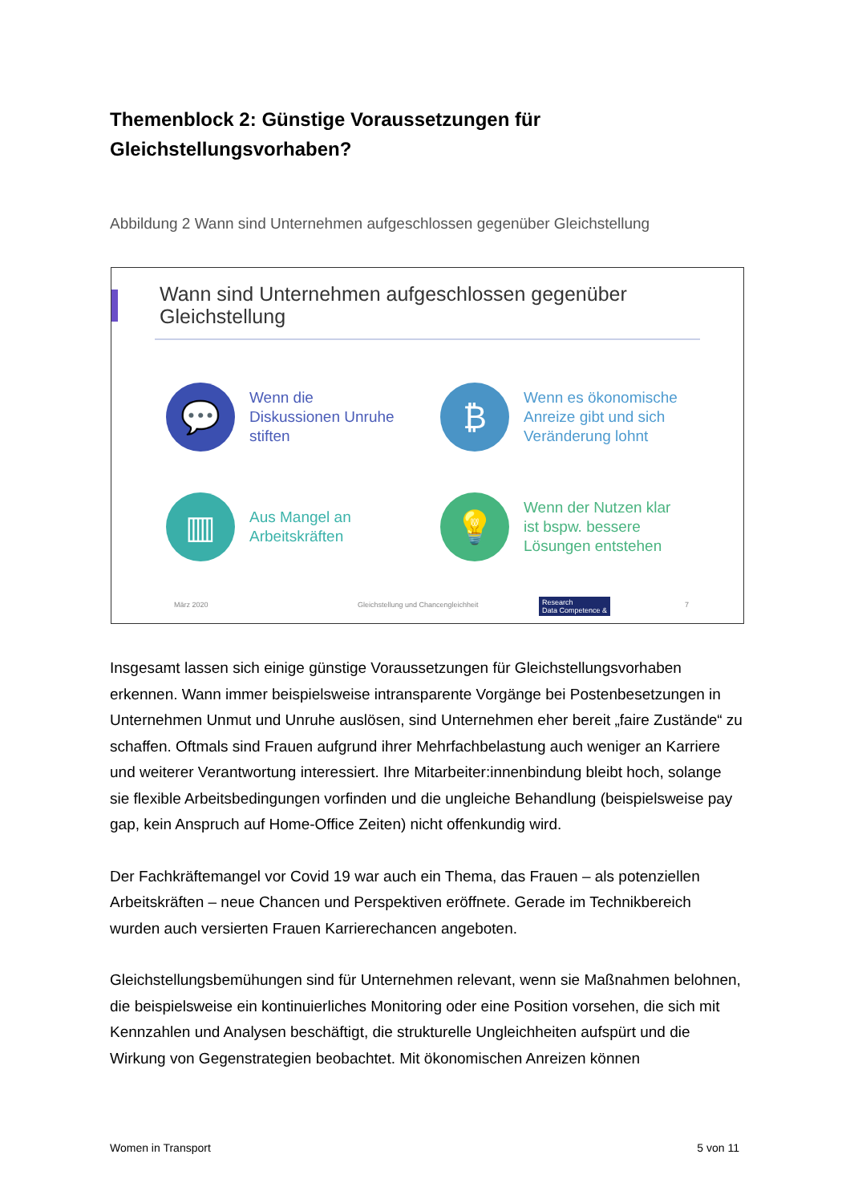Themenblock 2: Günstige Voraussetzungen für Gleichstellungsvorhaben?
Abbildung 2 Wann sind Unternehmen aufgeschlossen gegenüber Gleichstellung
Wann sind Unternehmen aufgeschlossen gegenüber
Gleichstellung
💬
Wenn die
Diskussionen Unruhe
stiften
₿
Wenn es ökonomische
Anreize gibt und sich
Veränderung lohnt
▥
Aus Mangel an
Arbeitskräften
💡
Wenn der Nutzen klar
ist bspw. bessere
Lösungen entstehen
März 2020
Gleichstellung und Chancengleichheit
Research
Data Competence &
7
Insgesamt lassen sich einige günstige Voraussetzungen für Gleichstellungsvorhaben erkennen. Wann immer beispielsweise intransparente Vorgänge bei Postenbesetzungen in Unternehmen Unmut und Unruhe auslösen, sind Unternehmen eher bereit „faire Zustände“ zu schaffen. Oftmals sind Frauen aufgrund ihrer Mehrfachbelastung auch weniger an Karriere und weiterer Verantwortung interessiert. Ihre Mitarbeiter:innenbindung bleibt hoch, solange sie flexible Arbeitsbedingungen vorfinden und die ungleiche Behandlung (beispielsweise pay gap, kein Anspruch auf Home-Office Zeiten) nicht offenkundig wird.
Der Fachkräftemangel vor Covid 19 war auch ein Thema, das Frauen – als potenziellen Arbeitskräften – neue Chancen und Perspektiven eröffnete. Gerade im Technikbereich wurden auch versierten Frauen Karrierechancen angeboten.
Gleichstellungsbemühungen sind für Unternehmen relevant, wenn sie Maßnahmen belohnen, die beispielsweise ein kontinuierliches Monitoring oder eine Position vorsehen, die sich mit Kennzahlen und Analysen beschäftigt, die strukturelle Ungleichheiten aufspürt und die Wirkung von Gegenstrategien beobachtet. Mit ökonomischen Anreizen können
Women in Transport 5 von 11